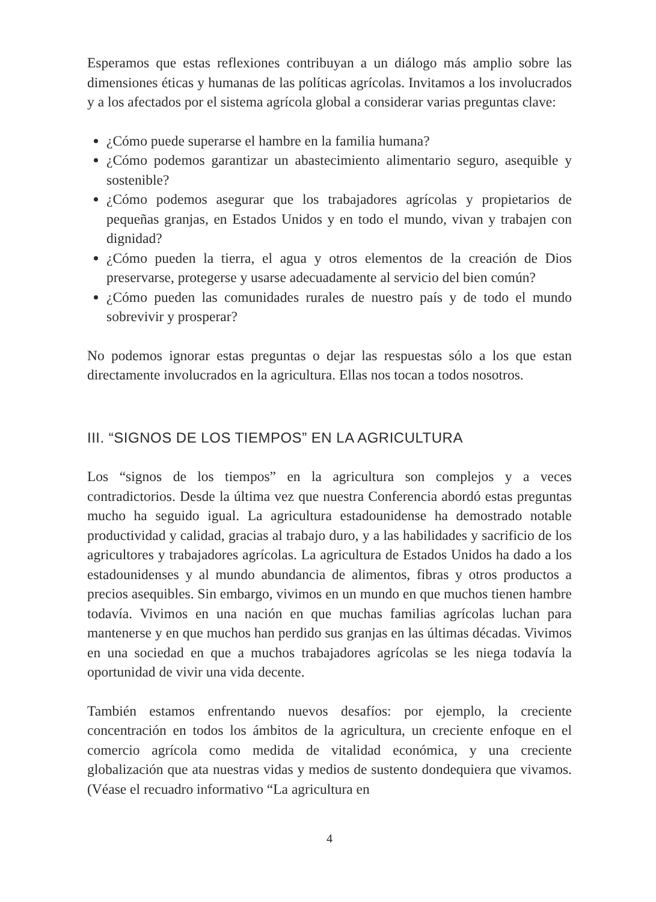Esperamos que estas reflexiones contribuyan a un diálogo más amplio sobre las dimensiones éticas y humanas de las políticas agrícolas. Invitamos a los involucrados y a los afectados por el sistema agrícola global a considerar varias preguntas clave:
¿Cómo puede superarse el hambre en la familia humana?
¿Cómo podemos garantizar un abastecimiento alimentario seguro, asequible y sostenible?
¿Cómo podemos asegurar que los trabajadores agrícolas y propietarios de pequeñas granjas, en Estados Unidos y en todo el mundo, vivan y trabajen con dignidad?
¿Cómo pueden la tierra, el agua y otros elementos de la creación de Dios preservarse, protegerse y usarse adecuadamente al servicio del bien común?
¿Cómo pueden las comunidades rurales de nuestro país y de todo el mundo sobrevivir y prosperar?
No podemos ignorar estas preguntas o dejar las respuestas sólo a los que estan directamente involucrados en la agricultura. Ellas nos tocan a todos nosotros.
III. “SIGNOS DE LOS TIEMPOS” EN LA AGRICULTURA
Los “signos de los tiempos” en la agricultura son complejos y a veces contradictorios. Desde la última vez que nuestra Conferencia abordó estas preguntas mucho ha seguido igual. La agricultura estadounidense ha demostrado notable productividad y calidad, gracias al trabajo duro, y a las habilidades y sacrificio de los agricultores y trabajadores agrícolas. La agricultura de Estados Unidos ha dado a los estadounidenses y al mundo abundancia de alimentos, fibras y otros productos a precios asequibles. Sin embargo, vivimos en un mundo en que muchos tienen hambre todavía. Vivimos en una nación en que muchas familias agrícolas luchan para mantenerse y en que muchos han perdido sus granjas en las últimas décadas. Vivimos en una sociedad en que a muchos trabajadores agrícolas se les niega todavía la oportunidad de vivir una vida decente.
También estamos enfrentando nuevos desafíos: por ejemplo, la creciente concentración en todos los ámbitos de la agricultura, un creciente enfoque en el comercio agrícola como medida de vitalidad económica, y una creciente globalización que ata nuestras vidas y medios de sustento dondequiera que vivamos. (Véase el recuadro informativo “La agricultura en
4